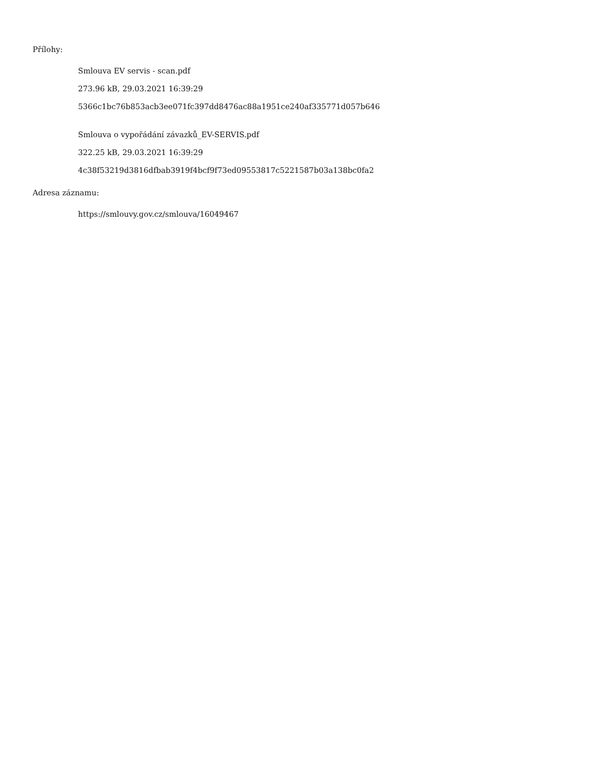Přílohy:
Smlouva EV servis - scan.pdf
273.96 kB, 29.03.2021 16:39:29
5366c1bc76b853acb3ee071fc397dd8476ac88a1951ce240af335771d057b646
Smlouva o vypořádání závazků_EV-SERVIS.pdf
322.25 kB, 29.03.2021 16:39:29
4c38f53219d3816dfbab3919f4bcf9f73ed09553817c5221587b03a138bc0fa2
Adresa záznamu:
https://smlouvy.gov.cz/smlouva/16049467